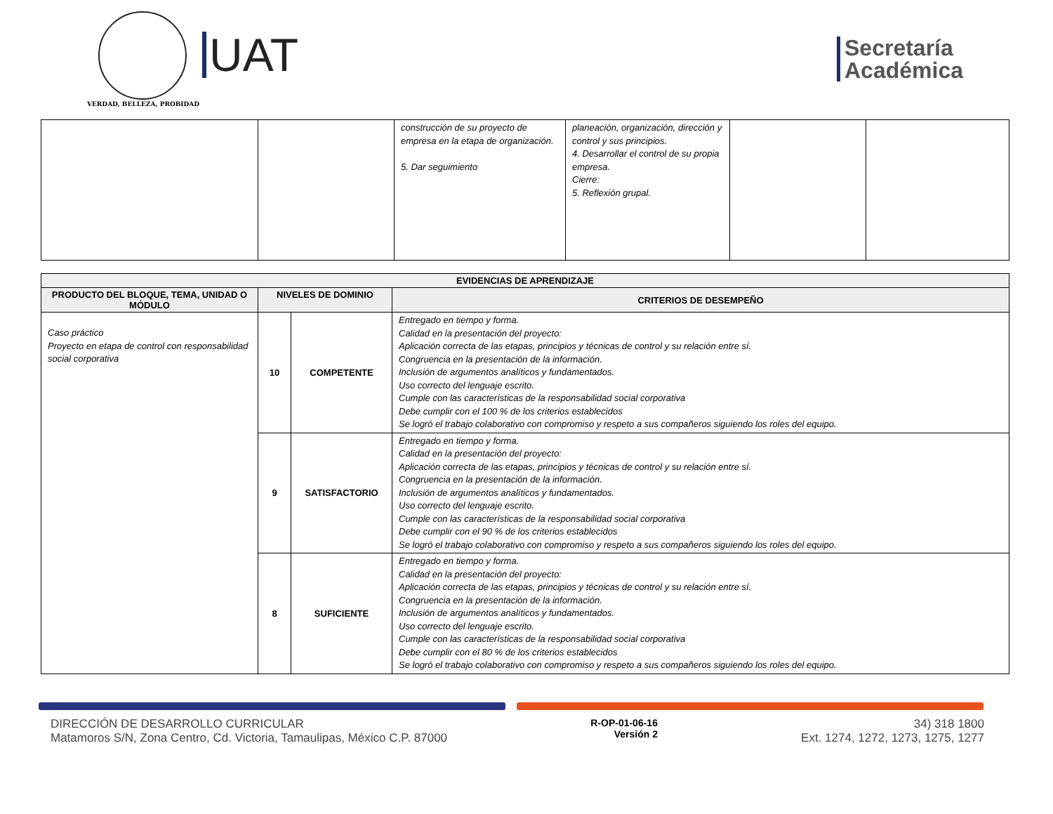VERDAD, BELLEZA, PROBIDAD
UAT
Secretaría
Académica
| | | construcción de su proyecto de empresa en la etapa de organización. 5. Dar seguimiento | planeación, organización, dirección y control y sus principios. 4. Desarrollar el control de su propia empresa. Cierre: 5. Reflexión grupal. | | |
| EVIDENCIAS DE APRENDIZAJE | | | |
| --- | --- | --- | --- |
| PRODUCTO DEL BLOQUE, TEMA, UNIDAD O MÓDULO | NIVELES DE DOMINIO | | CRITERIOS DE DESEMPEÑO |
| Caso práctico Proyecto en etapa de control con responsabilidad social corporativa | 10 | COMPETENTE | Entregado en tiempo y forma. Calidad en la presentación del proyecto: Aplicación correcta de las etapas, principios y técnicas de control y su relación entre sí. Congruencia en la presentación de la información. Inclusión de argumentos analíticos y fundamentados. Uso correcto del lenguaje escrito. Cumple con las características de la responsabilidad social corporativa Debe cumplir con el 100 % de los criterios establecidos Se logró el trabajo colaborativo con compromiso y respeto a sus compañeros siguiendo los roles del equipo. |
| | 9 | SATISFACTORIO | Entregado en tiempo y forma. Calidad en la presentación del proyecto: Aplicación correcta de las etapas, principios y técnicas de control y su relación entre sí. Congruencia en la presentación de la información. Inclusión de argumentos analíticos y fundamentados. Uso correcto del lenguaje escrito. Cumple con las características de la responsabilidad social corporativa Debe cumplir con el 90 % de los criterios establecidos Se logró el trabajo colaborativo con compromiso y respeto a sus compañeros siguiendo los roles del equipo. |
| | 8 | SUFICIENTE | Entregado en tiempo y forma. Calidad en la presentación del proyecto: Aplicación correcta de las etapas, principios y técnicas de control y su relación entre sí. Congruencia en la presentación de la información. Inclusión de argumentos analíticos y fundamentados. Uso correcto del lenguaje escrito. Cumple con las características de la responsabilidad social corporativa Debe cumplir con el 80 % de los criterios establecidos Se logró el trabajo colaborativo con compromiso y respeto a sus compañeros siguiendo los roles del equipo. |
DIRECCIÓN DE DESARROLLO CURRICULAR
Matamoros S/N, Zona Centro, Cd. Victoria, Tamaulipas, México C.P. 87000
R-OP-01-06-16
Versión 2
34) 318 1800
Ext. 1274, 1272, 1273, 1275, 1277